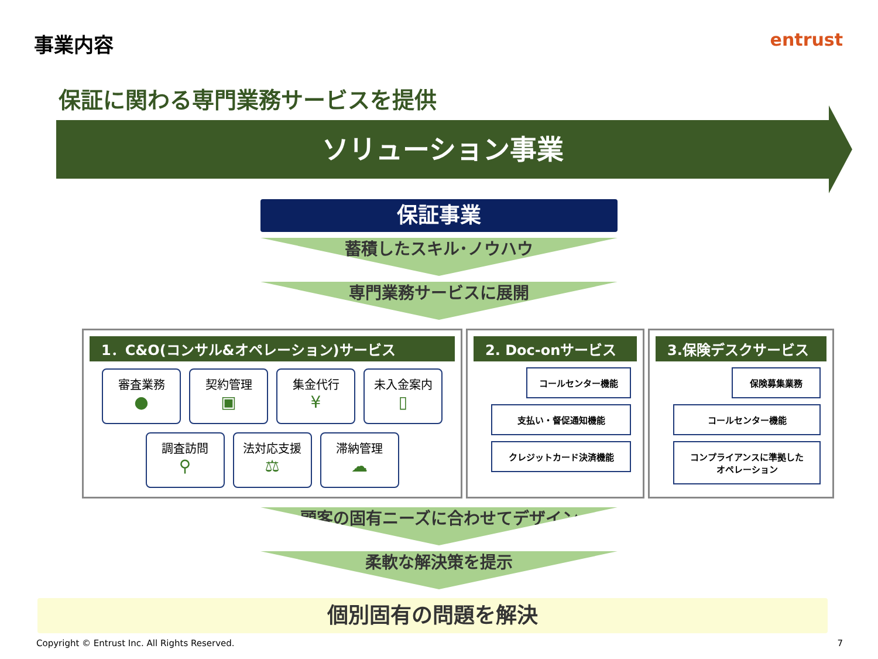事業内容 entrust
保証に関わる専門業務サービスを提供
ソリューション事業
保証事業
蓄積したスキル･ノウハウ
専門業務サービスに展開
1．C&O(コンサル&オペレーション)サービス
審査業務
●
契約管理
▣
集金代行
¥
未入金案内
▯
調査訪問
⚲
法対応支援
⚖
滞納管理
☁
2. Doc-onサービス
コールセンター機能
支払い・督促通知機能
クレジットカード決済機能
3.保険デスクサービス
保険募集業務
コールセンター機能
コンプライアンスに準拠した
オペレーション
顧客の固有ニーズに合わせてデザイン
柔軟な解決策を提示
個別固有の問題を解決
Copyright © Entrust Inc. All Rights Reserved. 7